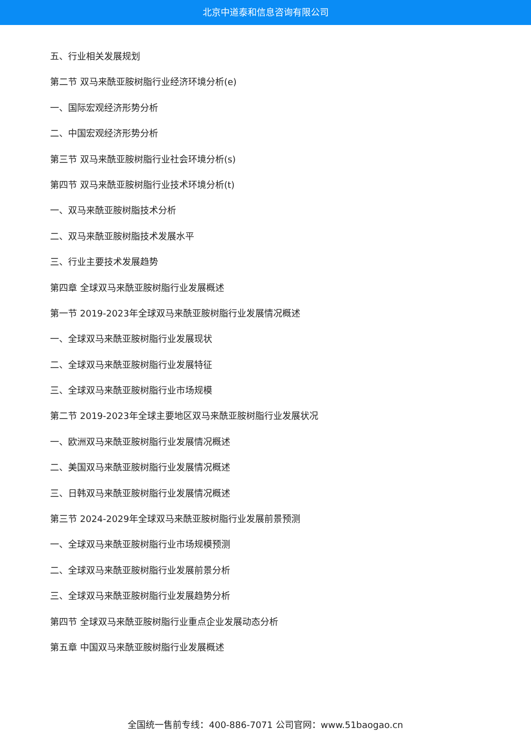北京中道泰和信息咨询有限公司
五、行业相关发展规划
第二节 双马来酰亚胺树脂行业经济环境分析(e)
一、国际宏观经济形势分析
二、中国宏观经济形势分析
第三节 双马来酰亚胺树脂行业社会环境分析(s)
第四节 双马来酰亚胺树脂行业技术环境分析(t)
一、双马来酰亚胺树脂技术分析
二、双马来酰亚胺树脂技术发展水平
三、行业主要技术发展趋势
第四章 全球双马来酰亚胺树脂行业发展概述
第一节 2019-2023年全球双马来酰亚胺树脂行业发展情况概述
一、全球双马来酰亚胺树脂行业发展现状
二、全球双马来酰亚胺树脂行业发展特征
三、全球双马来酰亚胺树脂行业市场规模
第二节 2019-2023年全球主要地区双马来酰亚胺树脂行业发展状况
一、欧洲双马来酰亚胺树脂行业发展情况概述
二、美国双马来酰亚胺树脂行业发展情况概述
三、日韩双马来酰亚胺树脂行业发展情况概述
第三节 2024-2029年全球双马来酰亚胺树脂行业发展前景预测
一、全球双马来酰亚胺树脂行业市场规模预测
二、全球双马来酰亚胺树脂行业发展前景分析
三、全球双马来酰亚胺树脂行业发展趋势分析
第四节 全球双马来酰亚胺树脂行业重点企业发展动态分析
第五章 中国双马来酰亚胺树脂行业发展概述
全国统一售前专线：400-886-7071 公司官网：www.51baogao.cn